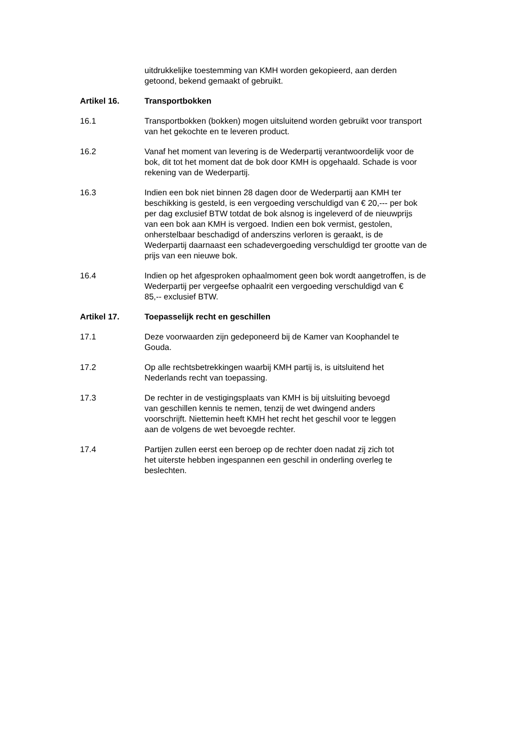uitdrukkelijke toestemming van KMH worden gekopieerd, aan derden
getoond, bekend gemaakt of gebruikt.
Artikel 16. Transportbokken
16.1 Transportbokken (bokken) mogen uitsluitend worden gebruikt voor transport
van het gekochte en te leveren product.
16.2 Vanaf het moment van levering is de Wederpartij verantwoordelijk voor de
bok, dit tot het moment dat de bok door KMH is opgehaald. Schade is voor
rekening van de Wederpartij.
16.3 Indien een bok niet binnen 28 dagen door de Wederpartij aan KMH ter
beschikking is gesteld, is een vergoeding verschuldigd van € 20,--- per bok
per dag exclusief BTW totdat de bok alsnog is ingeleverd of de nieuwprijs
van een bok aan KMH is vergoed. Indien een bok vermist, gestolen,
onherstelbaar beschadigd of anderszins verloren is geraakt, is de
Wederpartij daarnaast een schadevergoeding verschuldigd ter grootte van de
prijs van een nieuwe bok.
16.4 Indien op het afgesproken ophaalmoment geen bok wordt aangetroffen, is de
Wederpartij per vergeefse ophaalrit een vergoeding verschuldigd van €
85,-- exclusief BTW.
Artikel 17. Toepasselijk recht en geschillen
17.1 Deze voorwaarden zijn gedeponeerd bij de Kamer van Koophandel te
Gouda.
17.2 Op alle rechtsbetrekkingen waarbij KMH partij is, is uitsluitend het
Nederlands recht van toepassing.
17.3 De rechter in de vestigingsplaats van KMH is bij uitsluiting bevoegd
van geschillen kennis te nemen, tenzij de wet dwingend anders
voorschrijft. Niettemin heeft KMH het recht het geschil voor te leggen
aan de volgens de wet bevoegde rechter.
17.4 Partijen zullen eerst een beroep op de rechter doen nadat zij zich tot
het uiterste hebben ingespannen een geschil in onderling overleg te
beslechten.